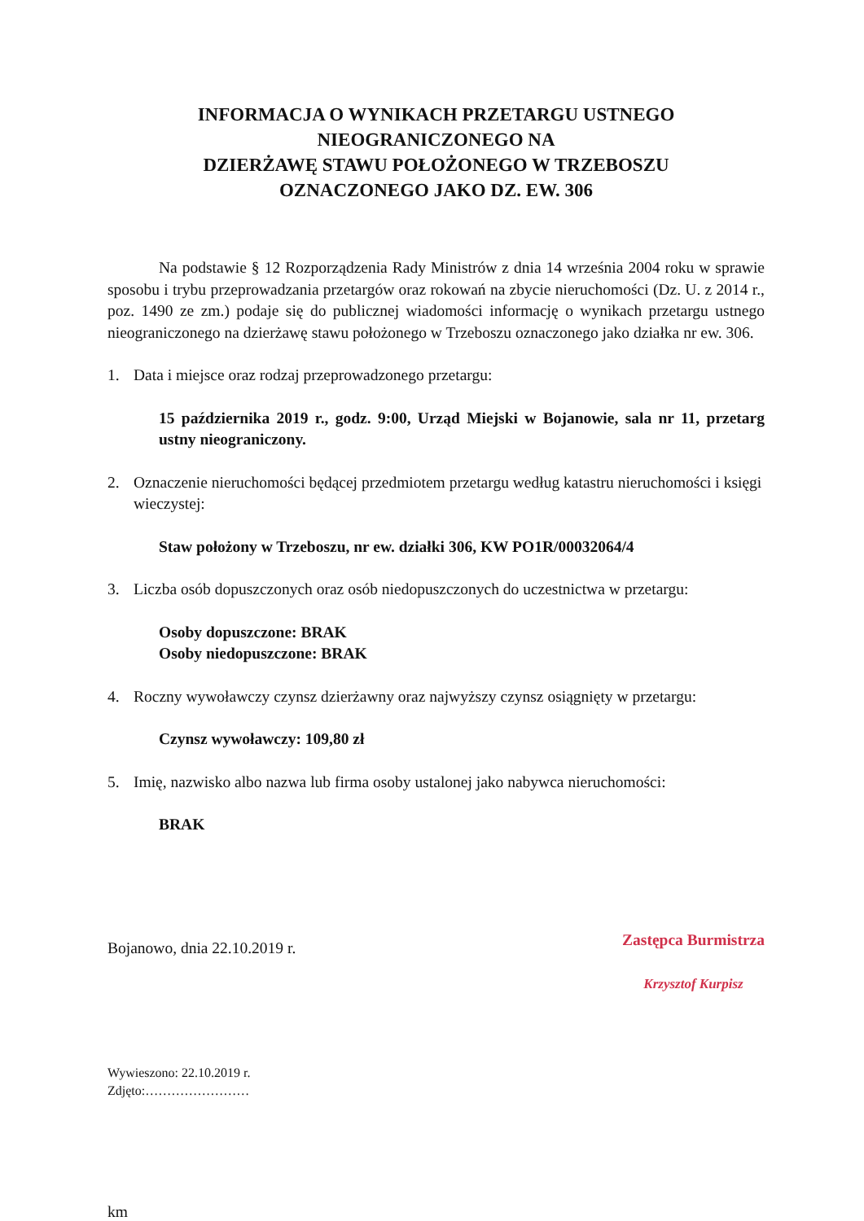INFORMACJA O WYNIKACH PRZETARGU USTNEGO
NIEOGRANICZONEGO NA
DZIERŻAWĘ STAWU POŁOŻONEGO W TRZEBOSZU
OZNACZONEGO JAKO DZ. EW. 306
Na podstawie § 12 Rozporządzenia Rady Ministrów z dnia 14 września 2004 roku w sprawie sposobu i trybu przeprowadzania przetargów oraz rokowań na zbycie nieruchomości (Dz. U. z 2014 r., poz. 1490 ze zm.) podaje się do publicznej wiadomości informację o wynikach przetargu ustnego nieograniczonego na dzierżawę stawu położonego w Trzeboszu oznaczonego jako działka nr ew. 306.
1. Data i miejsce oraz rodzaj przeprowadzonego przetargu:
15 października 2019 r., godz. 9:00, Urząd Miejski w Bojanowie, sala nr 11, przetarg ustny nieograniczony.
2. Oznaczenie nieruchomości będącej przedmiotem przetargu według katastru nieruchomości i księgi wieczystej:
Staw położony w Trzeboszu, nr ew. działki 306, KW PO1R/00032064/4
3. Liczba osób dopuszczonych oraz osób niedopuszczonych do uczestnictwa w przetargu:
Osoby dopuszczone: BRAK
Osoby niedopuszczone: BRAK
4. Roczny wywoławczy czynsz dzierżawny oraz najwyższy czynsz osiągnięty w przetargu:
Czynsz wywoławczy: 109,80 zł
5. Imię, nazwisko albo nazwa lub firma osoby ustalonej jako nabywca nieruchomości:
BRAK
Bojanowo, dnia 22.10.2019 r.
Zastępca Burmistrza
Krzysztof Kurpisz
Wywieszono: 22.10.2019 r.
Zdjęto:……………………
km